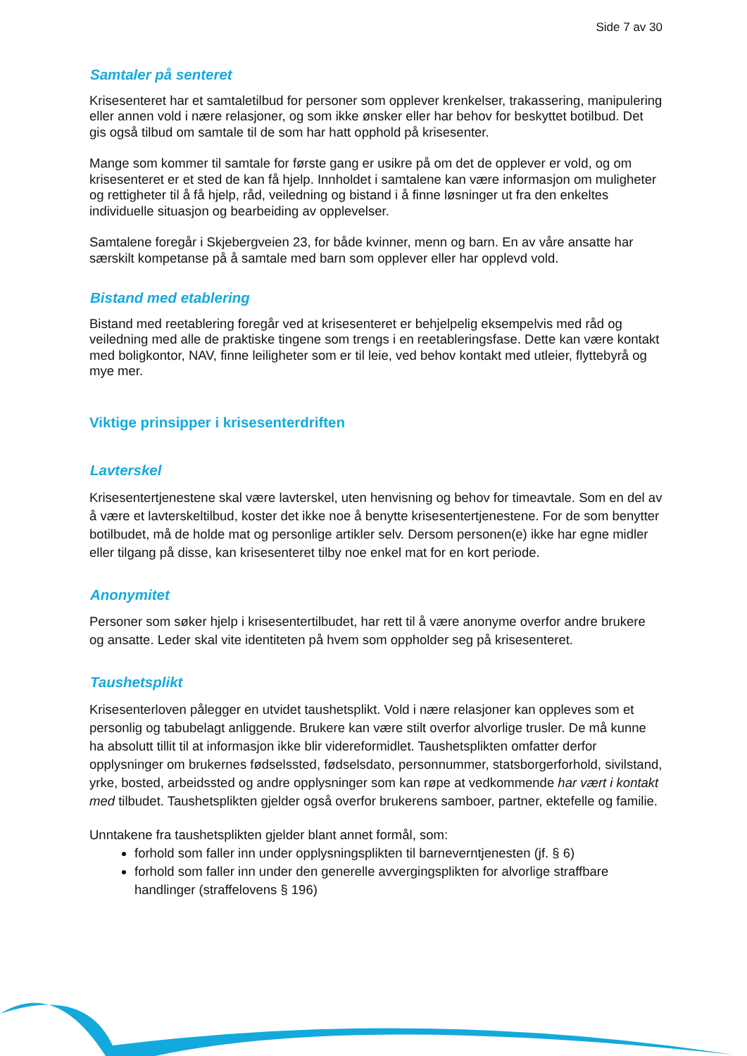Side 7 av 30
Samtaler på senteret
Krisesenteret har et samtaletilbud for personer som opplever krenkelser, trakassering, manipulering eller annen vold i nære relasjoner, og som ikke ønsker eller har behov for beskyttet botilbud. Det gis også tilbud om samtale til de som har hatt opphold på krisesenter.
Mange som kommer til samtale for første gang er usikre på om det de opplever er vold, og om krisesenteret er et sted de kan få hjelp. Innholdet i samtalene kan være informasjon om muligheter og rettigheter til å få hjelp, råd, veiledning og bistand i å finne løsninger ut fra den enkeltes individuelle situasjon og bearbeiding av opplevelser.
Samtalene foregår i Skjebergveien 23, for både kvinner, menn og barn. En av våre ansatte har særskilt kompetanse på å samtale med barn som opplever eller har opplevd vold.
Bistand med etablering
Bistand med reetablering foregår ved at krisesenteret er behjelpelig eksempelvis med råd og veiledning med alle de praktiske tingene som trengs i en reetableringsfase. Dette kan være kontakt med boligkontor, NAV, finne leiligheter som er til leie, ved behov kontakt med utleier, flyttebyrå og mye mer.
Viktige prinsipper i krisesenterdriften
Lavterskel
Krisesentertjenestene skal være lavterskel, uten henvisning og behov for timeavtale. Som en del av å være et lavterskeltilbud, koster det ikke noe å benytte krisesentertjenestene. For de som benytter botilbudet, må de holde mat og personlige artikler selv. Dersom personen(e) ikke har egne midler eller tilgang på disse, kan krisesenteret tilby noe enkel mat for en kort periode.
Anonymitet
Personer som søker hjelp i krisesentertilbudet, har rett til å være anonyme overfor andre brukere og ansatte. Leder skal vite identiteten på hvem som oppholder seg på krisesenteret.
Taushetsplikt
Krisesenterloven pålegger en utvidet taushetsplikt. Vold i nære relasjoner kan oppleves som et personlig og tabubelagt anliggende. Brukere kan være stilt overfor alvorlige trusler. De må kunne ha absolutt tillit til at informasjon ikke blir videreformidlet. Taushetsplikten omfatter derfor opplysninger om brukernes fødselssted, fødselsdato, personnummer, statsborgerforhold, sivilstand, yrke, bosted, arbeidssted og andre opplysninger som kan røpe at vedkommende har vært i kontakt med tilbudet. Taushetsplikten gjelder også overfor brukerens samboer, partner, ektefelle og familie.
Unntakene fra taushetsplikten gjelder blant annet formål, som:
forhold som faller inn under opplysningsplikten til barneverntjenesten (jf. § 6)
forhold som faller inn under den generelle avvergingsplikten for alvorlige straffbare handlinger (straffelovens § 196)